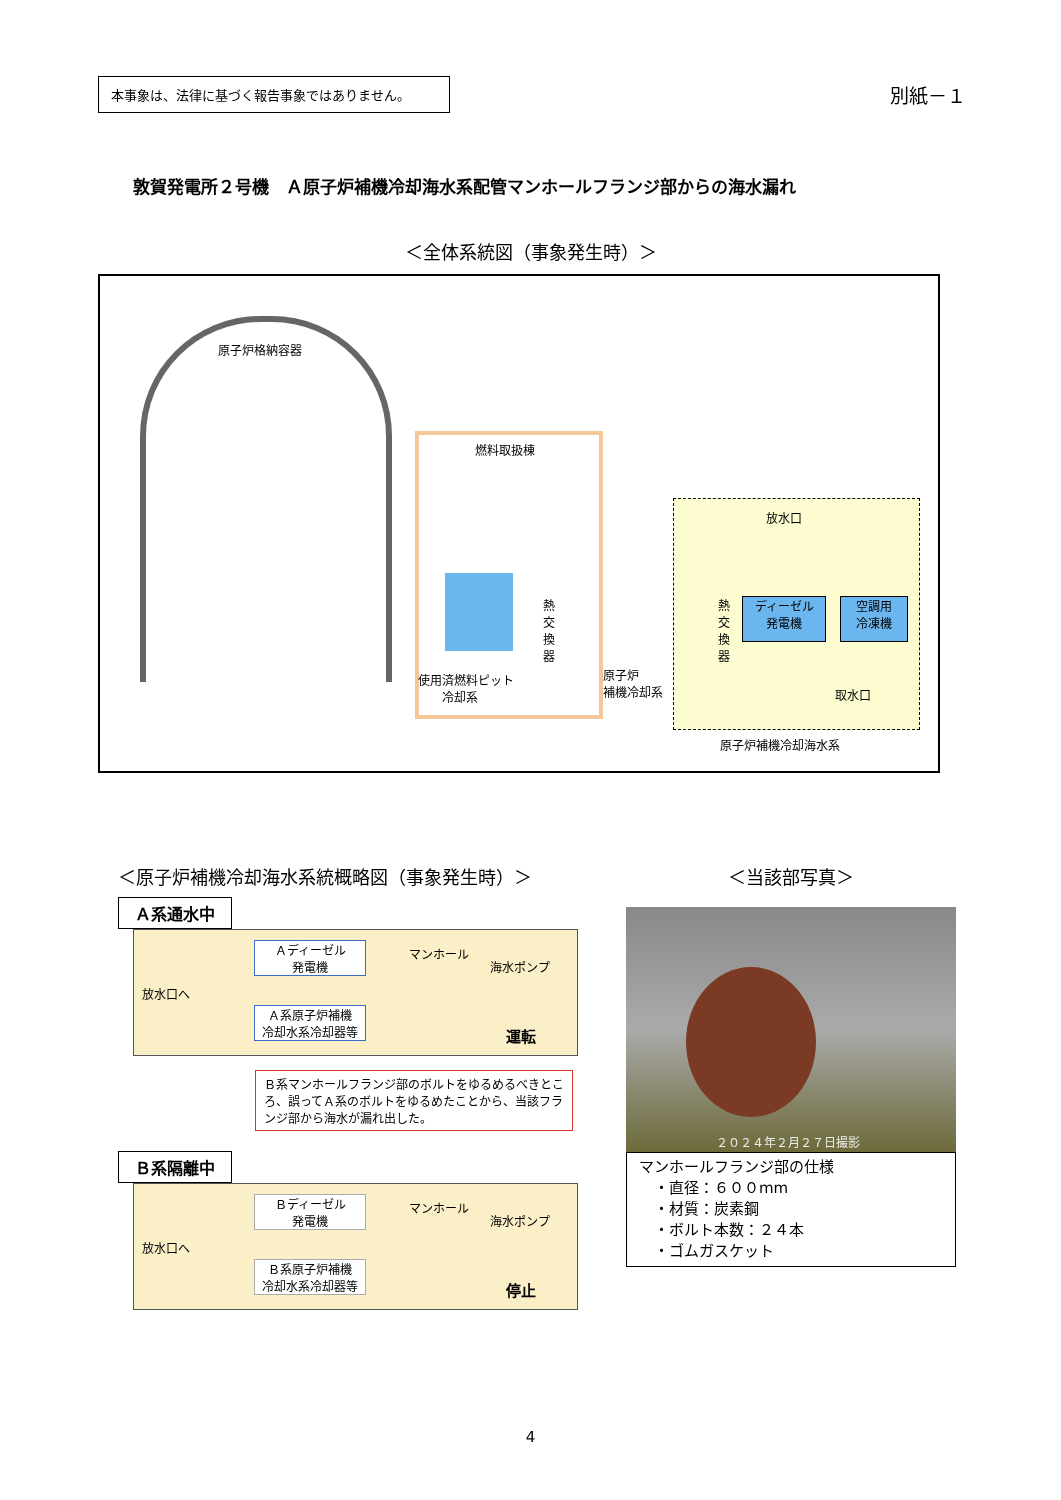本事象は、法律に基づく報告事象ではありません。
別紙－１
敦賀発電所２号機　Ａ原子炉補機冷却海水系配管マンホールフランジ部からの海水漏れ
＜全体系統図（事象発生時）＞
原子炉格納容器
燃料取扱棟
使用済燃料ピット
　　冷却系
熱交換器
原子炉
補機冷却系
放水口
熱交換器
ディーゼル
発電機
空調用
冷凍機
取水口
原子炉補機冷却海水系
＜原子炉補機冷却海水系統概略図（事象発生時）＞
Ａ系通水中
放水口へ
Ａディーゼル
発電機
Ａ系原子炉補機
冷却水系冷却器等
マンホール
海水ポンプ
運転
Ｂ系マンホールフランジ部のボルトをゆるめるべきところ、誤ってＡ系のボルトをゆるめたことから、当該フランジ部から海水が漏れ出した。
Ｂ系隔離中
放水口へ
Ｂディーゼル
発電機
Ｂ系原子炉補機
冷却水系冷却器等
マンホール
海水ポンプ
停止
＜当該部写真＞
２０２４年２月２７日撮影
マンホールフランジ部の仕様
　・直径：６００mm
　・材質：炭素鋼
　・ボルト本数：２４本
　・ゴムガスケット
4